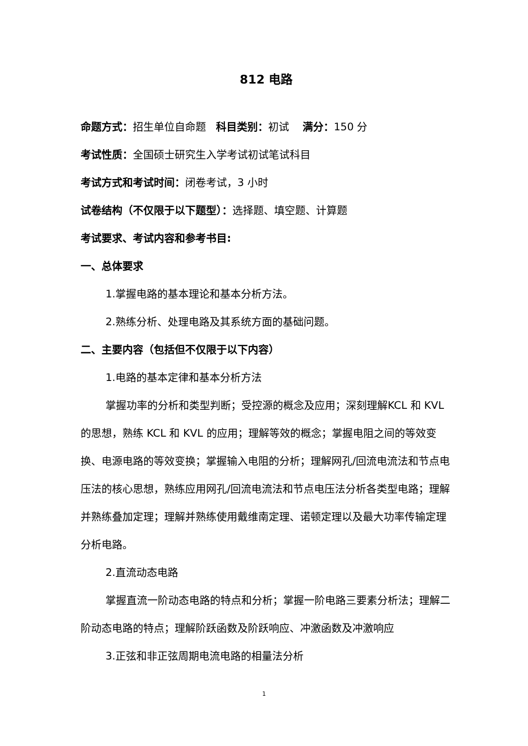812 电路
命题方式：招生单位自命题 科目类别：初试 满分：150 分
考试性质：全国硕士研究生入学考试初试笔试科目
考试方式和考试时间：闭卷考试，3 小时
试卷结构（不仅限于以下题型）：选择题、填空题、计算题
考试要求、考试内容和参考书目:
一、总体要求
1.掌握电路的基本理论和基本分析方法。
2.熟练分析、处理电路及其系统方面的基础问题。
二、主要内容（包括但不仅限于以下内容）
1.电路的基本定律和基本分析方法
掌握功率的分析和类型判断；受控源的概念及应用；深刻理解KCL 和 KVL 的思想，熟练 KCL 和 KVL 的应用；理解等效的概念；掌握电阻之间的等效变换、电源电路的等效变换；掌握输入电阻的分析；理解网孔/回流电流法和节点电压法的核心思想，熟练应用网孔/回流电流法和节点电压法分析各类型电路；理解并熟练叠加定理；理解并熟练使用戴维南定理、诺顿定理以及最大功率传输定理分析电路。
2.直流动态电路
掌握直流一阶动态电路的特点和分析；掌握一阶电路三要素分析法；理解二阶动态电路的特点；理解阶跃函数及阶跃响应、冲激函数及冲激响应
3.正弦和非正弦周期电流电路的相量法分析
1